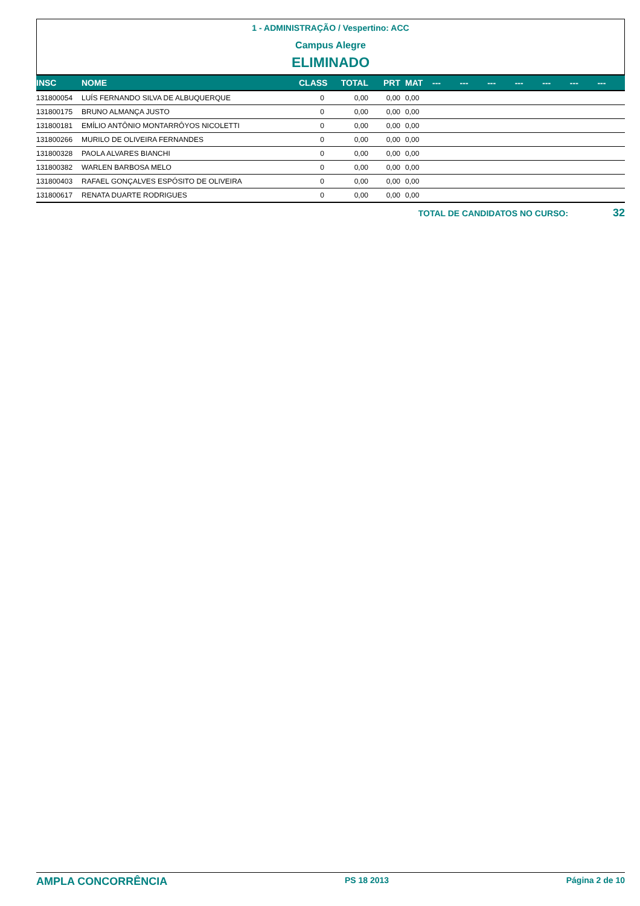1 - ADMINISTRAÇÃO / Vespertino: ACC
Campus Alegre
ELIMINADO
| INSC | NOME | CLASS | TOTAL | PRT | MAT | --- | --- | --- | --- | --- | --- | --- |
| --- | --- | --- | --- | --- | --- | --- | --- | --- | --- | --- | --- | --- |
| 131800054 | LUÍS FERNANDO SILVA DE ALBUQUERQUE | 0 | 0,00 | 0,00 | 0,00 | | | | | | | |
| 131800175 | BRUNO ALMANÇA JUSTO | 0 | 0,00 | 0,00 | 0,00 | | | | | | | |
| 131800181 | EMÍLIO ANTÔNIO MONTARRÔYOS NICOLETTI | 0 | 0,00 | 0,00 | 0,00 | | | | | | | |
| 131800266 | MURILO DE OLIVEIRA FERNANDES | 0 | 0,00 | 0,00 | 0,00 | | | | | | | |
| 131800328 | PAOLA ALVARES BIANCHI | 0 | 0,00 | 0,00 | 0,00 | | | | | | | |
| 131800382 | WARLEN BARBOSA MELO | 0 | 0,00 | 0,00 | 0,00 | | | | | | | |
| 131800403 | RAFAEL GONÇALVES ESPÓSITO DE OLIVEIRA | 0 | 0,00 | 0,00 | 0,00 | | | | | | | |
| 131800617 | RENATA DUARTE RODRIGUES | 0 | 0,00 | 0,00 | 0,00 | | | | | | | |
TOTAL DE CANDIDATOS NO CURSO: 32
AMPLA CONCORRÊNCIA PS 18 2013 Página 2 de 10